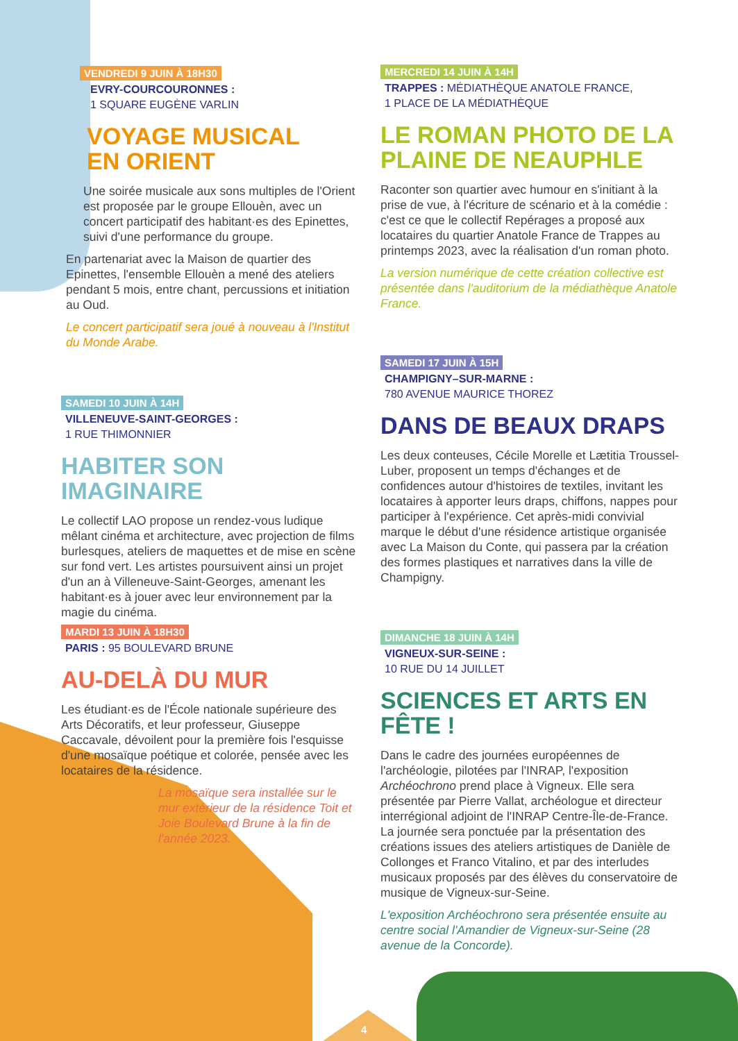VENDREDI 9 JUIN À 18H30
EVRY-COURCOURONNES :
1 SQUARE EUGÈNE VARLIN
VOYAGE MUSICAL
EN ORIENT
Une soirée musicale aux sons multiples de l'Orient est proposée par le groupe Ellouèn, avec un concert participatif des habitant·es des Epinettes, suivi d'une performance du groupe.
En partenariat avec la Maison de quartier des Epinettes, l'ensemble Ellouèn a mené des ateliers pendant 5 mois, entre chant, percussions et initiation au Oud.
Le concert participatif sera joué à nouveau à l'Institut du Monde Arabe.
SAMEDI 10 JUIN À 14H
VILLENEUVE-SAINT-GEORGES :
1 RUE THIMONNIER
HABITER SON IMAGINAIRE
Le collectif LAO propose un rendez-vous ludique mêlant cinéma et architecture, avec projection de films burlesques, ateliers de maquettes et de mise en scène sur fond vert. Les artistes poursuivent ainsi un projet d'un an à Villeneuve-Saint-Georges, amenant les habitant·es à jouer avec leur environnement par la magie du cinéma.
MARDI 13 JUIN À 18H30
PARIS : 95 BOULEVARD BRUNE
AU-DELÀ DU MUR
Les étudiant·es de l'École nationale supérieure des Arts Décoratifs, et leur professeur, Giuseppe Caccavale, dévoilent pour la première fois l'esquisse d'une mosaïque poétique et colorée, pensée avec les locataires de la résidence.
La mosaïque sera installée sur le mur extérieur de la résidence Toit et Joie Boulevard Brune à la fin de l'année 2023.
MERCREDI 14 JUIN À 14H
TRAPPES : MÉDIATHÈQUE ANATOLE FRANCE,
1 PLACE DE LA MÉDIATHÈQUE
LE ROMAN PHOTO DE LA PLAINE DE NEAUPHLE
Raconter son quartier avec humour en s'initiant à la prise de vue, à l'écriture de scénario et à la comédie : c'est ce que le collectif Repérages a proposé aux locataires du quartier Anatole France de Trappes au printemps 2023, avec la réalisation d'un roman photo.
La version numérique de cette création collective est présentée dans l'auditorium de la médiathèque Anatole France.
SAMEDI 17 JUIN À 15H
CHAMPIGNY–SUR-MARNE :
780 AVENUE MAURICE THOREZ
DANS DE BEAUX DRAPS
Les deux conteuses, Cécile Morelle et Lætitia Troussel-Luber, proposent un temps d'échanges et de confidences autour d'histoires de textiles, invitant les locataires à apporter leurs draps, chiffons, nappes pour participer à l'expérience. Cet après-midi convivial marque le début d'une résidence artistique organisée avec La Maison du Conte, qui passera par la création des formes plastiques et narratives dans la ville de Champigny.
DIMANCHE 18 JUIN À 14H
VIGNEUX-SUR-SEINE :
10 RUE DU 14 JUILLET
SCIENCES ET ARTS EN FÊTE !
Dans le cadre des journées européennes de l'archéologie, pilotées par l'INRAP, l'exposition Archéochrono prend place à Vigneux. Elle sera présentée par Pierre Vallat, archéologue et directeur interrégional adjoint de l'INRAP Centre-Île-de-France. La journée sera ponctuée par la présentation des créations issues des ateliers artistiques de Danièle de Collonges et Franco Vitalino, et par des interludes musicaux proposés par des élèves du conservatoire de musique de Vigneux-sur-Seine.
L'exposition Archéochrono sera présentée ensuite au centre social l'Amandier de Vigneux-sur-Seine (28 avenue de la Concorde).
4